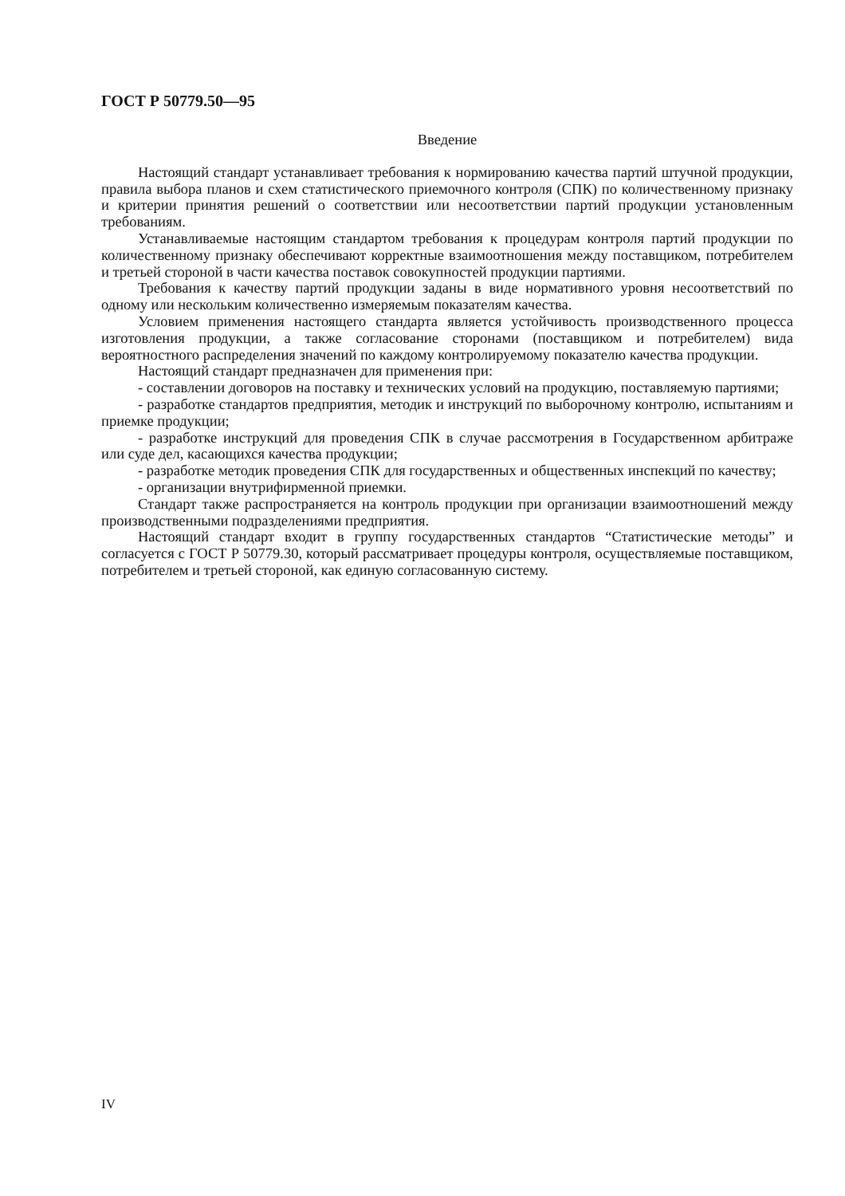ГОСТ Р 50779.50—95
Введение
Настоящий стандарт устанавливает требования к нормированию качества партий штучной продукции, правила выбора планов и схем статистического приемочного контроля (СПК) по количественному признаку и критерии принятия решений о соответствии или несоответствии партий продукции установленным требованиям.
Устанавливаемые настоящим стандартом требования к процедурам контроля партий продукции по количественному признаку обеспечивают корректные взаимоотношения между поставщиком, потребителем и третьей стороной в части качества поставок совокупностей продукции партиями.
Требования к качеству партий продукции заданы в виде нормативного уровня несоответствий по одному или нескольким количественно измеряемым показателям качества.
Условием применения настоящего стандарта является устойчивость производственного процесса изготовления продукции, а также согласование сторонами (поставщиком и потребителем) вида вероятностного распределения значений по каждому контролируемому показателю качества продукции.
Настоящий стандарт предназначен для применения при:
- составлении договоров на поставку и технических условий на продукцию, поставляемую партиями;
- разработке стандартов предприятия, методик и инструкций по выборочному контролю, испытаниям и приемке продукции;
- разработке инструкций для проведения СПК в случае рассмотрения в Государственном арбитраже или суде дел, касающихся качества продукции;
- разработке методик проведения СПК для государственных и общественных инспекций по качеству;
- организации внутрифирменной приемки.
Стандарт также распространяется на контроль продукции при организации взаимоотношений между производственными подразделениями предприятия.
Настоящий стандарт входит в группу государственных стандартов “Статистические методы” и согласуется с ГОСТ Р 50779.30, который рассматривает процедуры контроля, осуществляемые поставщиком, потребителем и третьей стороной, как единую согласованную систему.
IV